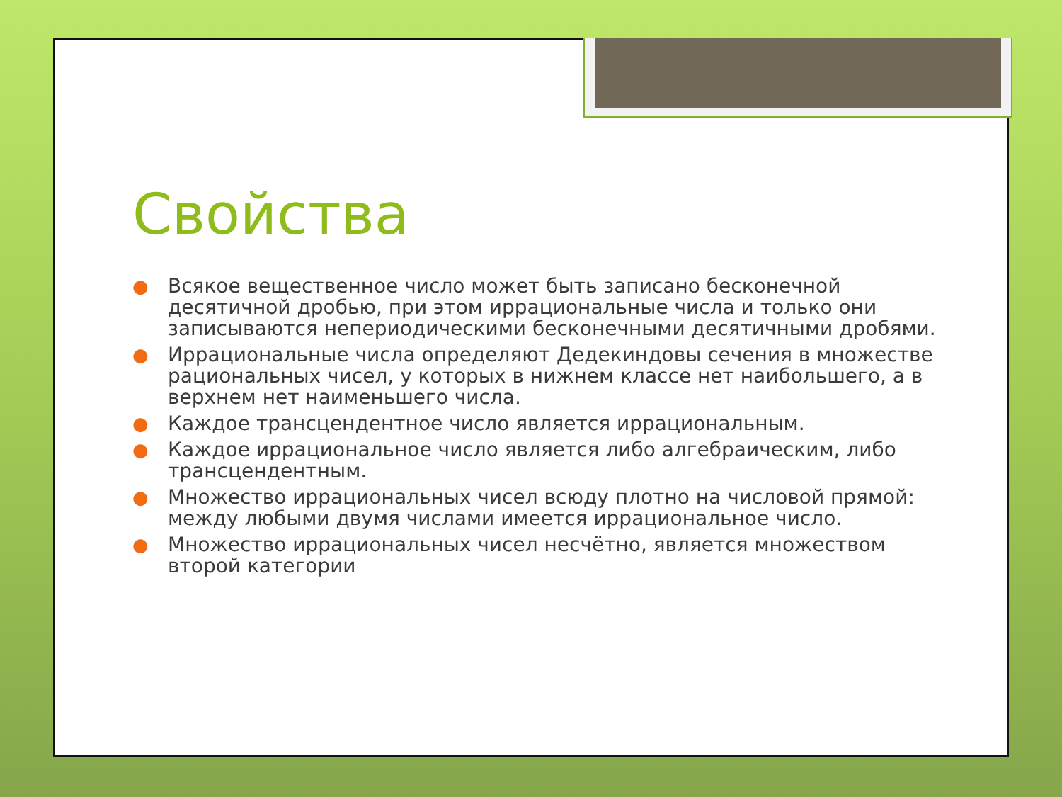Свойства
● Всякое вещественное число может быть записано бесконечной десятичной дробью, при этом иррациональные числа и только они записываются непериодическими бесконечными десятичными дробями.
● Иррациональные числа определяют Дедекиндовы сечения в множестве рациональных чисел, у которых в нижнем классе нет наибольшего, а в верхнем нет наименьшего числа.
● Каждое трансцендентное число является иррациональным.
● Каждое иррациональное число является либо алгебраическим, либо трансцендентным.
● Множество иррациональных чисел всюду плотно на числовой прямой: между любыми двумя числами имеется иррациональное число.
● Множество иррациональных чисел несчётно, является множеством второй категории